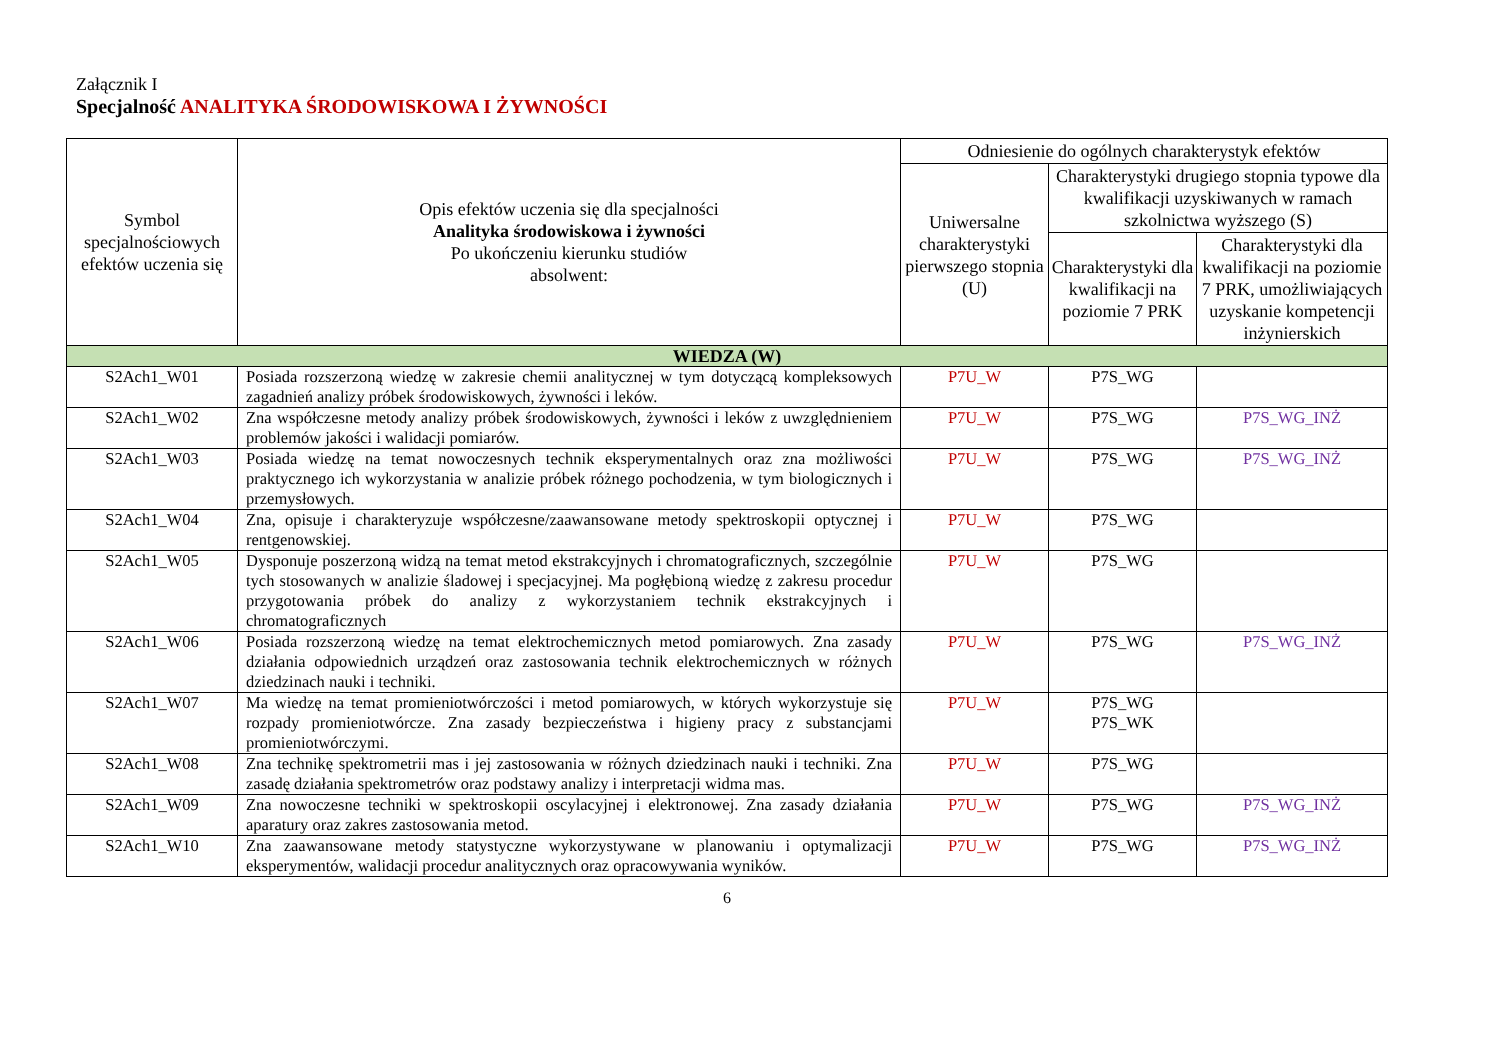Załącznik I
Specjalność ANALITYKA ŚRODOWISKOWA I ŻYWNOŚCI
| Symbol specjalnościowych efektów uczenia się | Opis efektów uczenia się dla specjalności Analityka środowiskowa i żywności Po ukończeniu kierunku studiów absolwent: | Odniesienie do ogólnych charakterystyk efektów | | |
| --- | --- | --- | --- | --- |
| | | Uniwersalne charakterystyki pierwszego stopnia (U) | Charakterystyki drugiego stopnia typowe dla kwalifikacji uzyskiwanych w ramach szkolnictwa wyższego (S) | |
| | | | Charakterystyki dla kwalifikacji na poziomie 7 PRK | Charakterystyki dla kwalifikacji na poziomie 7 PRK, umożliwiających uzyskanie kompetencji inżynierskich |
| WIEDZA (W) | | | | |
| S2Ach1_W01 | Posiada rozszerzoną wiedzę w zakresie chemii analitycznej w tym dotyczącą kompleksowych zagadnień analizy próbek środowiskowych, żywności i leków. | P7U_W | P7S_WG | |
| S2Ach1_W02 | Zna współczesne metody analizy próbek środowiskowych, żywności i leków z uwzględnieniem problemów jakości i walidacji pomiarów. | P7U_W | P7S_WG | P7S_WG_INŻ |
| S2Ach1_W03 | Posiada wiedzę na temat nowoczesnych technik eksperymentalnych oraz zna możliwości praktycznego ich wykorzystania w analizie próbek różnego pochodzenia, w tym biologicznych i przemysłowych. | P7U_W | P7S_WG | P7S_WG_INŻ |
| S2Ach1_W04 | Zna, opisuje i charakteryzuje współczesne/zaawansowane metody spektroskopii optycznej i rentgenowskiej. | P7U_W | P7S_WG | |
| S2Ach1_W05 | Dysponuje poszerzoną widzą na temat metod ekstrakcyjnych i chromatograficznych, szczególnie tych stosowanych w analizie śladowej i specjacyjnej. Ma pogłębioną wiedzę z zakresu procedur przygotowania próbek do analizy z wykorzystaniem technik ekstrakcyjnych i chromatograficznych | P7U_W | P7S_WG | |
| S2Ach1_W06 | Posiada rozszerzoną wiedzę na temat elektrochemicznych metod pomiarowych. Zna zasady działania odpowiednich urządzeń oraz zastosowania technik elektrochemicznych w różnych dziedzinach nauki i techniki. | P7U_W | P7S_WG | P7S_WG_INŻ |
| S2Ach1_W07 | Ma wiedzę na temat promieniotwórczości i metod pomiarowych, w których wykorzystuje się rozpady promieniotwórcze. Zna zasady bezpieczeństwa i higieny pracy z substancjami promieniotwórczymi. | P7U_W | P7S_WG P7S_WK | |
| S2Ach1_W08 | Zna technikę spektrometrii mas i jej zastosowania w różnych dziedzinach nauki i techniki. Zna zasadę działania spektrometrów oraz podstawy analizy i interpretacji widma mas. | P7U_W | P7S_WG | |
| S2Ach1_W09 | Zna nowoczesne techniki w spektroskopii oscylacyjnej i elektronowej. Zna zasady działania aparatury oraz zakres zastosowania metod. | P7U_W | P7S_WG | P7S_WG_INŻ |
| S2Ach1_W10 | Zna zaawansowane metody statystyczne wykorzystywane w planowaniu i optymalizacji eksperymentów, walidacji procedur analitycznych oraz opracowywania wyników. | P7U_W | P7S_WG | P7S_WG_INŻ |
6